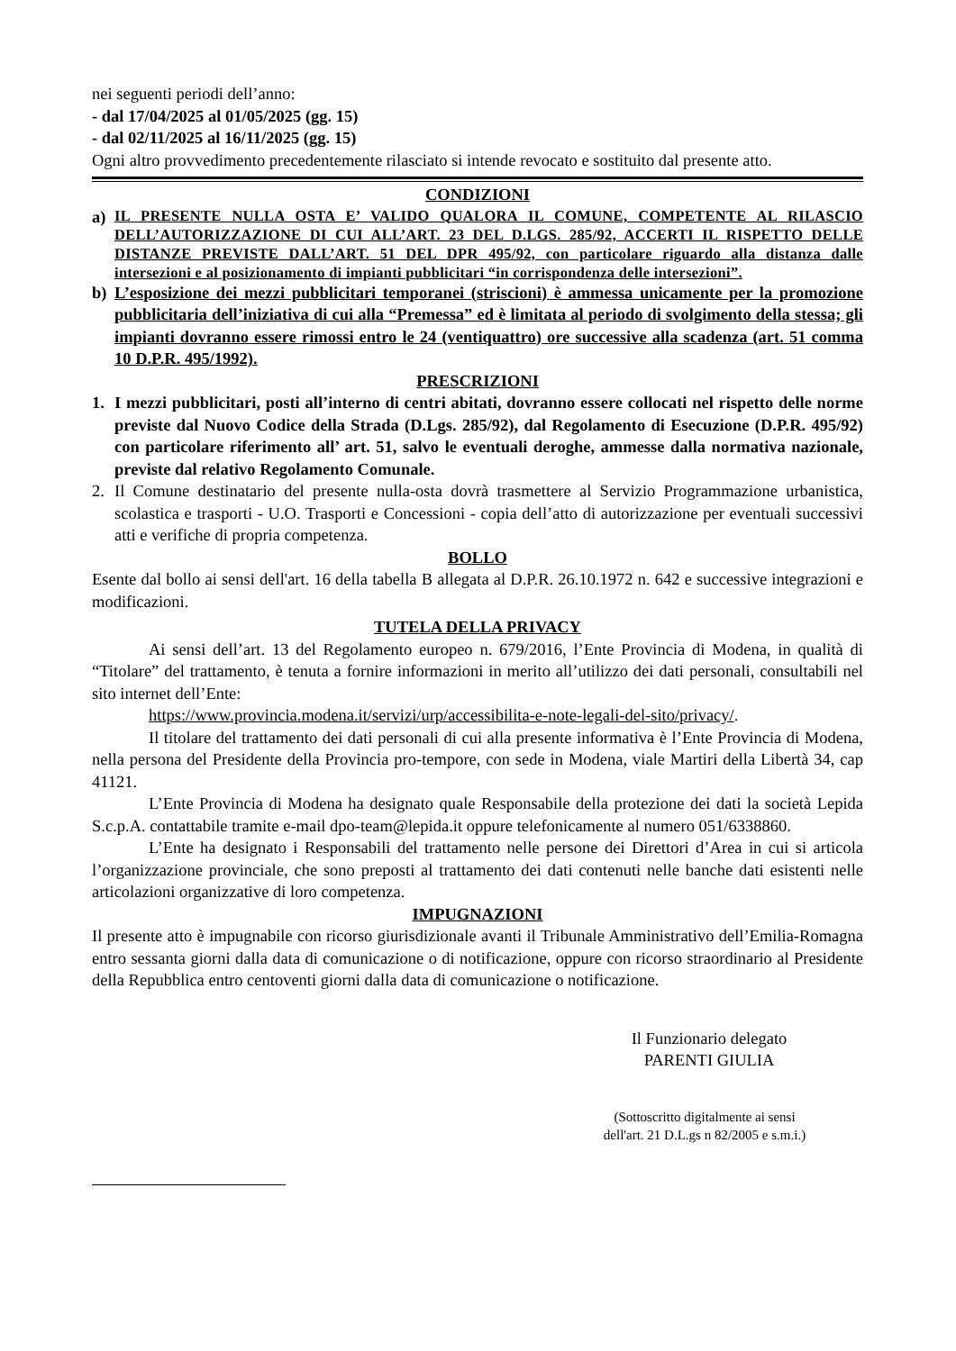nei seguenti periodi dell’anno:
- dal 17/04/2025 al 01/05/2025 (gg. 15)
- dal 02/11/2025 al 16/11/2025 (gg. 15)
Ogni altro provvedimento precedentemente rilasciato si intende revocato e sostituito dal presente atto.
CONDIZIONI
a) IL PRESENTE NULLA OSTA E’ VALIDO QUALORA IL COMUNE, COMPETENTE AL RILASCIO DELL’AUTORIZZAZIONE DI CUI ALL’ART. 23 DEL D.LGS. 285/92, ACCERTI IL RISPETTO DELLE DISTANZE PREVISTE DALL’ART. 51 DEL DPR 495/92, con particolare riguardo alla distanza dalle intersezioni e al posizionamento di impianti pubblicitari “in corrispondenza delle intersezioni”.
b) L’esposizione dei mezzi pubblicitari temporanei (striscioni) è ammessa unicamente per la promozione pubblicitaria dell’iniziativa di cui alla “Premessa” ed è limitata al periodo di svolgimento della stessa; gli impianti dovranno essere rimossi entro le 24 (ventiquattro) ore successive alla scadenza (art. 51 comma 10 D.P.R. 495/1992).
PRESCRIZIONI
1. I mezzi pubblicitari, posti all’interno di centri abitati, dovranno essere collocati nel rispetto delle norme previste dal Nuovo Codice della Strada (D.Lgs. 285/92), dal Regolamento di Esecuzione (D.P.R. 495/92) con particolare riferimento all’ art. 51, salvo le eventuali deroghe, ammesse dalla normativa nazionale, previste dal relativo Regolamento Comunale.
2. Il Comune destinatario del presente nulla-osta dovrà trasmettere al Servizio Programmazione urbanistica, scolastica e trasporti - U.O. Trasporti e Concessioni - copia dell’atto di autorizzazione per eventuali successivi atti e verifiche di propria competenza.
BOLLO
Esente dal bollo ai sensi dell'art. 16 della tabella B allegata al D.P.R. 26.10.1972 n. 642 e successive integrazioni e modificazioni.
TUTELA DELLA PRIVACY
Ai sensi dell’art. 13 del Regolamento europeo n. 679/2016, l’Ente Provincia di Modena, in qualità di “Titolare” del trattamento, è tenuta a fornire informazioni in merito all’utilizzo dei dati personali, consultabili nel sito internet dell’Ente:
https://www.provincia.modena.it/servizi/urp/accessibilita-e-note-legali-del-sito/privacy/.
Il titolare del trattamento dei dati personali di cui alla presente informativa è l’Ente Provincia di Modena, nella persona del Presidente della Provincia pro-tempore, con sede in Modena, viale Martiri della Libertà 34, cap 41121.
L’Ente Provincia di Modena ha designato quale Responsabile della protezione dei dati la società Lepida S.c.p.A. contattabile tramite e-mail dpo-team@lepida.it oppure telefonicamente al numero 051/6338860.
L’Ente ha designato i Responsabili del trattamento nelle persone dei Direttori d’Area in cui si articola l’organizzazione provinciale, che sono preposti al trattamento dei dati contenuti nelle banche dati esistenti nelle articolazioni organizzative di loro competenza.
IMPUGNAZIONI
Il presente atto è impugnabile con ricorso giurisdizionale avanti il Tribunale Amministrativo dell’Emilia-Romagna entro sessanta giorni dalla data di comunicazione o di notificazione, oppure con ricorso straordinario al Presidente della Repubblica entro centoventi giorni dalla data di comunicazione o notificazione.
Il Funzionario delegato
PARENTI GIULIA
(Sottoscritto digitalmente ai sensi
dell'art. 21 D.L.gs n 82/2005 e s.m.i.)